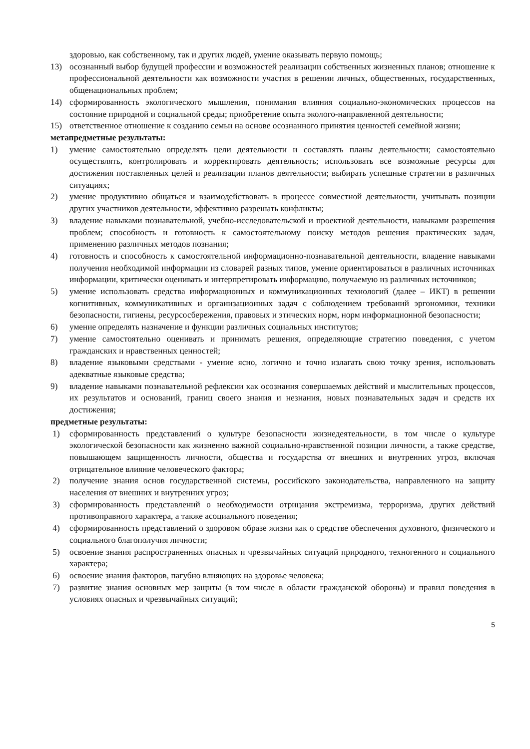здоровью, как собственному, так и других людей, умение оказывать первую помощь;
13) осознанный выбор будущей профессии и возможностей реализации собственных жизненных планов; отношение к профессиональной деятельности как возможности участия в решении личных, общественных, государственных, общенациональных проблем;
14) сформированность экологического мышления, понимания влияния социально-экономических процессов на состояние природной и социальной среды; приобретение опыта эколого-направленной деятельности;
15) ответственное отношение к созданию семьи на основе осознанного принятия ценностей семейной жизни;
метапредметные результаты:
1) умение самостоятельно определять цели деятельности и составлять планы деятельности; самостоятельно осуществлять, контролировать и корректировать деятельность; использовать все возможные ресурсы для достижения поставленных целей и реализации планов деятельности; выбирать успешные стратегии в различных ситуациях;
2) умение продуктивно общаться и взаимодействовать в процессе совместной деятельности, учитывать позиции других участников деятельности, эффективно разрешать конфликты;
3) владение навыками познавательной, учебно-исследовательской и проектной деятельности, навыками разрешения проблем; способность и готовность к самостоятельному поиску методов решения практических задач, применению различных методов познания;
4) готовность и способность к самостоятельной информационно-познавательной деятельности, владение навыками получения необходимой информации из словарей разных типов, умение ориентироваться в различных источниках информации, критически оценивать и интерпретировать информацию, получаемую из различных источников;
5) умение использовать средства информационных и коммуникационных технологий (далее – ИКТ) в решении когнитивных, коммуникативных и организационных задач с соблюдением требований эргономики, техники безопасности, гигиены, ресурсосбережения, правовых и этических норм, норм информационной безопасности;
6) умение определять назначение и функции различных социальных институтов;
7) умение самостоятельно оценивать и принимать решения, определяющие стратегию поведения, с учетом гражданских и нравственных ценностей;
8) владение языковыми средствами - умение ясно, логично и точно излагать свою точку зрения, использовать адекватные языковые средства;
9) владение навыками познавательной рефлексии как осознания совершаемых действий и мыслительных процессов, их результатов и оснований, границ своего знания и незнания, новых познавательных задач и средств их достижения;
предметные результаты:
1) сформированность представлений о культуре безопасности жизнедеятельности, в том числе о культуре экологической безопасности как жизненно важной социально-нравственной позиции личности, а также средстве, повышающем защищенность личности, общества и государства от внешних и внутренних угроз, включая отрицательное влияние человеческого фактора;
2) получение знания основ государственной системы, российского законодательства, направленного на защиту населения от внешних и внутренних угроз;
3) сформированность представлений о необходимости отрицания экстремизма, терроризма, других действий противоправного характера, а также асоциального поведения;
4) сформированность представлений о здоровом образе жизни как о средстве обеспечения духовного, физического и социального благополучия личности;
5) освоение знания распространенных опасных и чрезвычайных ситуаций природного, техногенного и социального характера;
6) освоение знания факторов, пагубно влияющих на здоровье человека;
7) развитие знания основных мер защиты (в том числе в области гражданской обороны) и правил поведения в условиях опасных и чрезвычайных ситуаций;
5